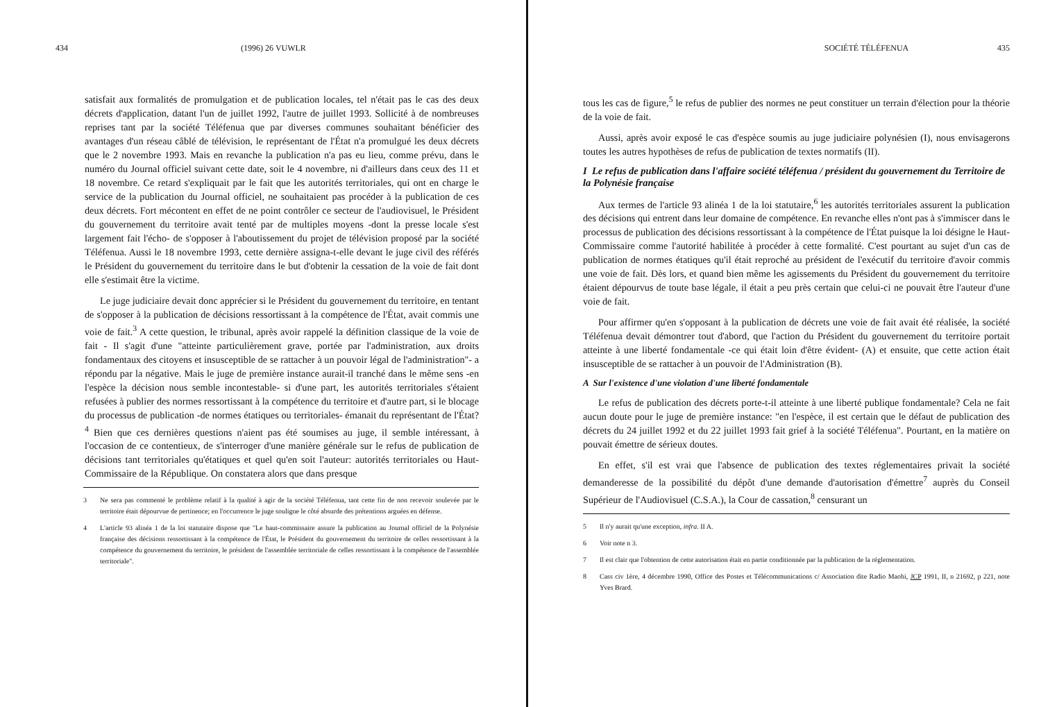434 (1996) 26 VUWLR
satisfait aux formalités de promulgation et de publication locales, tel n'était pas le cas des deux décrets d'application, datant l'un de juillet 1992, l'autre de juillet 1993. Sollicité à de nombreuses reprises tant par la société Téléfenua que par diverses communes souhaitant bénéficier des avantages d'un réseau câblé de télévision, le représentant de l'État n'a promulgué les deux décrets que le 2 novembre 1993. Mais en revanche la publication n'a pas eu lieu, comme prévu, dans le numéro du Journal officiel suivant cette date, soit le 4 novembre, ni d'ailleurs dans ceux des 11 et 18 novembre. Ce retard s'expliquait par le fait que les autorités territoriales, qui ont en charge le service de la publication du Journal officiel, ne souhaitaient pas procéder à la publication de ces deux décrets. Fort mécontent en effet de ne point contrôler ce secteur de l'audiovisuel, le Président du gouvernement du territoire avait tenté par de multiples moyens -dont la presse locale s'est largement fait l'écho- de s'opposer à l'aboutissement du projet de télévision proposé par la société Téléfenua. Aussi le 18 novembre 1993, cette dernière assigna-t-elle devant le juge civil des référés le Président du gouvernement du territoire dans le but d'obtenir la cessation de la voie de fait dont elle s'estimait être la victime.
Le juge judiciaire devait donc apprécier si le Président du gouvernement du territoire, en tentant de s'opposer à la publication de décisions ressortissant à la compétence de l'État, avait commis une voie de fait.<sup>3</sup> A cette question, le tribunal, après avoir rappelé la définition classique de la voie de fait - Il s'agit d'une "atteinte particulièrement grave, portée par l'administration, aux droits fondamentaux des citoyens et insusceptible de se rattacher à un pouvoir légal de l'administration"- a répondu par la négative. Mais le juge de première instance aurait-il tranché dans le même sens -en l'espèce la décision nous semble incontestable- si d'une part, les autorités territoriales s'étaient refusées à publier des normes ressortissant à la compétence du territoire et d'autre part, si le blocage du processus de publication -de normes étatiques ou territoriales- émanait du représentant de l'État?<sup>4</sup> Bien que ces dernières questions n'aient pas été soumises au juge, il semble intéressant, à l'occasion de ce contentieux, de s'interroger d'une manière générale sur le refus de publication de décisions tant territoriales qu'étatiques et quel qu'en soit l'auteur: autorités territoriales ou Haut-Commissaire de la République. On constatera alors que dans presque
3 Ne sera pas commenté le problème relatif à la qualité à agir de la société Téléfenua, tant cette fin de non recevoir soulevée par le territoire était dépourvue de pertinence; en l'occurrence le juge souligne le côté absurde des prétentions arguées en défense.
4 L'article 93 alinéa 1 de la loi statutaire dispose que "Le haut-commissaire assure la publication au Journal officiel de la Polynésie française des décisions ressortissant à la compétence de l'État, le Président du gouvernement du territoire de celles ressortissant à la compétence du gouvernement du territoire, le président de l'assemblée territoriale de celles ressortissant à la compétence de l'assemblée territoriale".
SOCIÉTÉ TÉLÉFENUA 435
tous les cas de figure,<sup>5</sup> le refus de publier des normes ne peut constituer un terrain d'élection pour la théorie de la voie de fait.
Aussi, après avoir exposé le cas d'espèce soumis au juge judiciaire polynésien (I), nous envisagerons toutes les autres hypothèses de refus de publication de textes normatifs (II).
I Le refus de publication dans l'affaire société téléfenua / président du gouvernement du Territoire de la Polynésie française
Aux termes de l'article 93 alinéa 1 de la loi statutaire,<sup>6</sup> les autorités territoriales assurent la publication des décisions qui entrent dans leur domaine de compétence. En revanche elles n'ont pas à s'immiscer dans le processus de publication des décisions ressortissant à la compétence de l'État puisque la loi désigne le Haut-Commissaire comme l'autorité habilitée à procéder à cette formalité. C'est pourtant au sujet d'un cas de publication de normes étatiques qu'il était reproché au président de l'exécutif du territoire d'avoir commis une voie de fait. Dès lors, et quand bien même les agissements du Président du gouvernement du territoire étaient dépourvus de toute base légale, il était a peu près certain que celui-ci ne pouvait être l'auteur d'une voie de fait.
Pour affirmer qu'en s'opposant à la publication de décrets une voie de fait avait été réalisée, la société Téléfenua devait démontrer tout d'abord, que l'action du Président du gouvernement du territoire portait atteinte à une liberté fondamentale -ce qui était loin d'être évident- (A) et ensuite, que cette action était insusceptible de se rattacher à un pouvoir de l'Administration (B).
A Sur l'existence d'une violation d'une liberté fondamentale
Le refus de publication des décrets porte-t-il atteinte à une liberté publique fondamentale? Cela ne fait aucun doute pour le juge de première instance: "en l'espèce, il est certain que le défaut de publication des décrets du 24 juillet 1992 et du 22 juillet 1993 fait grief à la société Téléfenua". Pourtant, en la matière on pouvait émettre de sérieux doutes.
En effet, s'il est vrai que l'absence de publication des textes réglementaires privait la société demanderesse de la possibilité du dépôt d'une demande d'autorisation d'émettre<sup>7</sup> auprès du Conseil Supérieur de l'Audiovisuel (C.S.A.), la Cour de cassation,<sup>8</sup> censurant un
5 Il n'y aurait qu'une exception, infra. II A.
6 Voir note n 3.
7 Il est clair que l'obtention de cette autorisation était en partie conditionnée par la publication de la réglementation.
8 Cass civ 1ère, 4 décembre 1990, Office des Postes et Télécommunications c/ Association dite Radio Maohi, JCP 1991, II, n 21692, p 221, note Yves Brard.